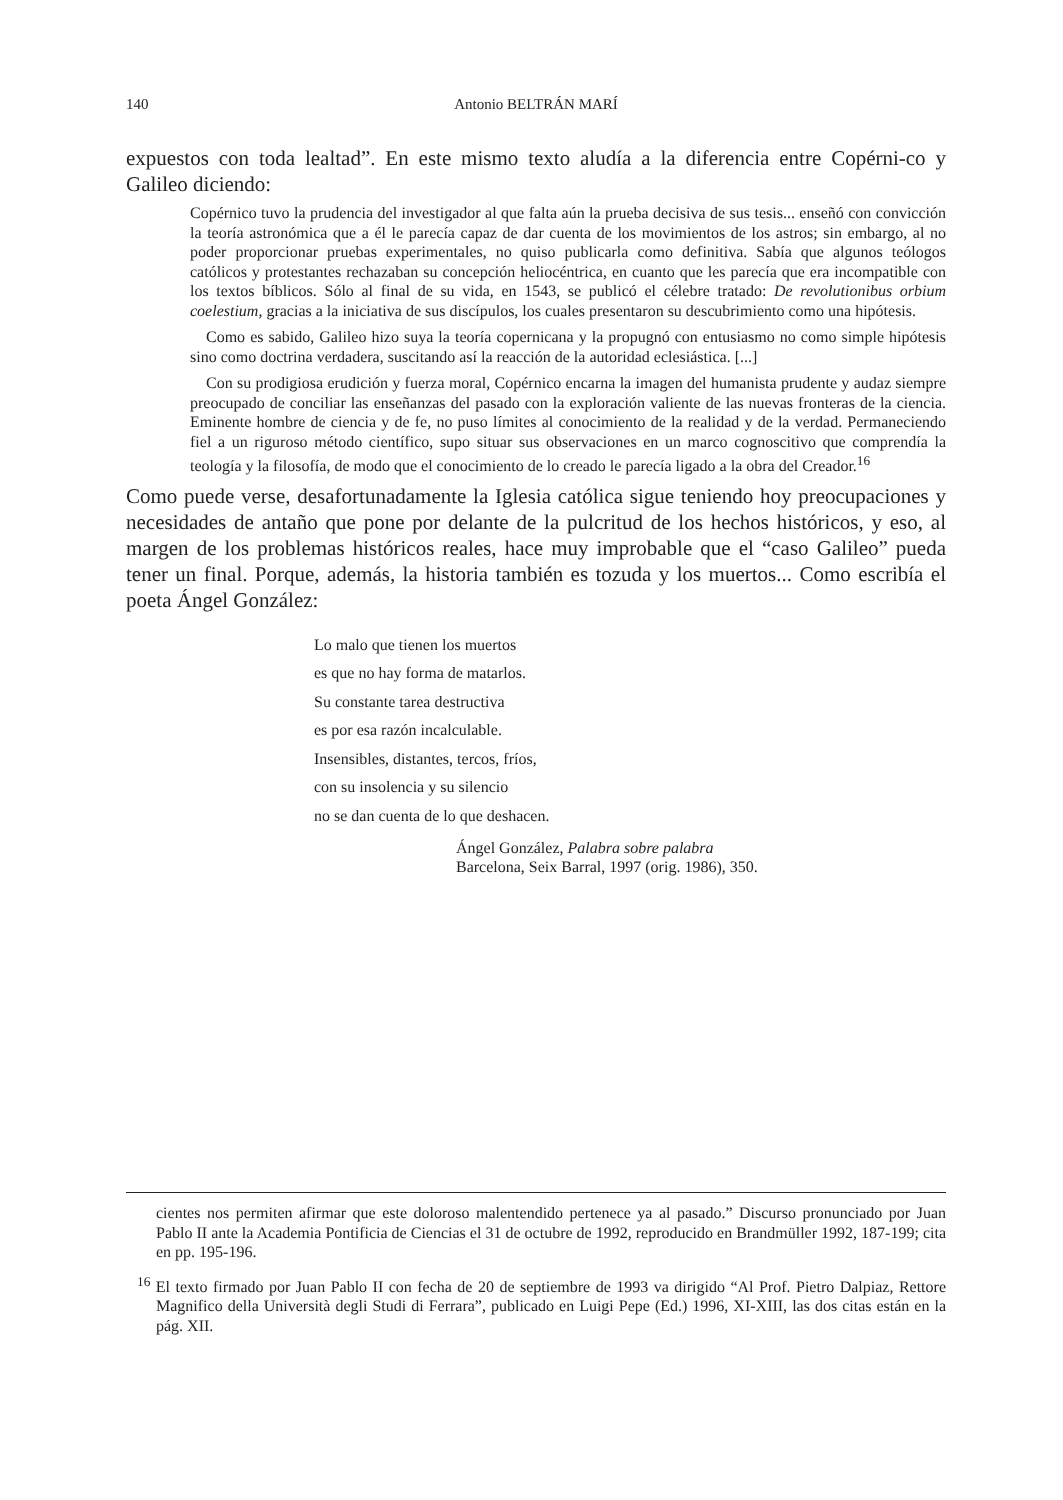140 Antonio BELTRÁN MARÍ
expuestos con toda lealtad”. En este mismo texto aludía a la diferencia entre Copérni-co y Galileo diciendo:
Copérnico tuvo la prudencia del investigador al que falta aún la prueba decisiva de sus tesis... enseñó con convicción la teoría astronómica que a él le parecía capaz de dar cuenta de los movimientos de los astros; sin embargo, al no poder proporcionar pruebas experimentales, no quiso publicarla como definitiva. Sabía que algunos teólogos católicos y protestantes rechazaban su concepción heliocéntrica, en cuanto que les parecía que era incompatible con los textos bíblicos. Sólo al final de su vida, en 1543, se publicó el célebre tratado: De revolutionibus orbium coelestium, gracias a la iniciativa de sus discípulos, los cuales presentaron su descubrimiento como una hipótesis.
Como es sabido, Galileo hizo suya la teoría copernicana y la propugnó con entusiasmo no como simple hipótesis sino como doctrina verdadera, suscitando así la reacción de la autoridad eclesiástica. [...]
Con su prodigiosa erudición y fuerza moral, Copérnico encarna la imagen del humanista prudente y audaz siempre preocupado de conciliar las enseñanzas del pasado con la exploración valiente de las nuevas fronteras de la ciencia. Eminente hombre de ciencia y de fe, no puso límites al conocimiento de la realidad y de la verdad. Permaneciendo fiel a un riguroso método científico, supo situar sus observaciones en un marco cognoscitivo que comprendía la teología y la filosofía, de modo que el conocimiento de lo creado le parecía ligado a la obra del Creador.<sup>16</sup>
Como puede verse, desafortunadamente la Iglesia católica sigue teniendo hoy preocupaciones y necesidades de antaño que pone por delante de la pulcritud de los hechos históricos, y eso, al margen de los problemas históricos reales, hace muy improbable que el “caso Galileo” pueda tener un final. Porque, además, la historia también es tozuda y los muertos... Como escribía el poeta Ángel González:
Lo malo que tienen los muertos
es que no hay forma de matarlos.
Su constante tarea destructiva
es por esa razón incalculable.
Insensibles, distantes, tercos, fríos,
con su insolencia y su silencio
no se dan cuenta de lo que deshacen.
Ángel González, Palabra sobre palabra
Barcelona, Seix Barral, 1997 (orig. 1986), 350.
cientes nos permiten afirmar que este doloroso malentendido pertenece ya al pasado.” Discurso pronunciado por Juan Pablo II ante la Academia Pontificia de Ciencias el 31 de octubre de 1992, reproducido en Brandmüller 1992, 187-199; cita en pp. 195-196.
<sup>16</sup> El texto firmado por Juan Pablo II con fecha de 20 de septiembre de 1993 va dirigido “Al Prof. Pietro Dalpiaz, Rettore Magnifico della Università degli Studi di Ferrara”, publicado en Luigi Pepe (Ed.) 1996, XI-XIII, las dos citas están en la pág. XII.